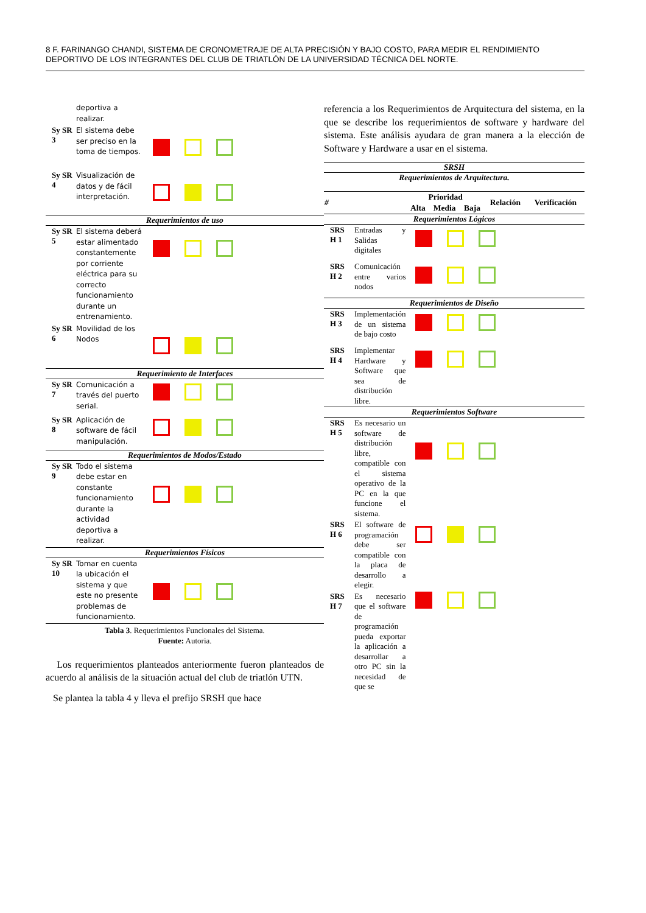8 F. FARINANGO CHANDI, SISTEMA DE CRONOMETRAJE DE ALTA PRECISIÓN Y BAJO COSTO, PARA MEDIR EL RENDIMIENTO DEPORTIVO DE LOS INTEGRANTES DEL CLUB DE TRIATLÓN DE LA UNIVERSIDAD TÉCNICA DEL NORTE.
| | deportiva a realizar. | |
| Sy SR 3 | El sistema debe ser preciso en la toma de tiempos. | |
| Sy SR 4 | Visualización de datos y de fácil interpretación. | |
| Requerimientos de uso | | |
| Sy SR 5 | El sistema deberá estar alimentado constantemente por corriente eléctrica para su correcto funcionamiento durante un entrenamiento. | |
| Sy SR 6 | Movilidad de los Nodos | |
| Requerimiento de Interfaces | | |
| Sy SR 7 | Comunicación a través del puerto serial. | |
| Sy SR 8 | Aplicación de software de fácil manipulación. | |
| Requerimientos de Modos/Estado | | |
| Sy SR 9 | Todo el sistema debe estar en constante funcionamiento durante la actividad deportiva a realizar. | |
| Requerimientos Físicos | | |
| Sy SR 10 | Tomar en cuenta la ubicación el sistema y que este no presente problemas de funcionamiento. | |
Tabla 3. Requerimientos Funcionales del Sistema.
Fuente: Autoria.
Los requerimientos planteados anteriormente fueron planteados de acuerdo al análisis de la situación actual del club de triatlón UTN.
Se plantea la tabla 4 y lleva el prefijo SRSH que hace
referencia a los Requerimientos de Arquitectura del sistema, en la que se describe los requerimientos de software y hardware del sistema. Este análisis ayudara de gran manera a la elección de Software y Hardware a usar en el sistema.
| SRSH | | | | | | |
| Requerimientos de Arquitectura. | | | | | | |
| # | | Prioridad | | | Relación | Verificación |
| | | Alta | Media | Baja | | |
| Requerimientos Lógicos | | | | | | |
| SRS H 1 | Entradas y Salidas digitales | | | | | |
| SRS H 2 | Comunicación entre varios nodos | | | | | |
| Requerimientos de Diseño | | | | | | |
| SRS H 3 | Implementación de un sistema de bajo costo | | | | | |
| SRS H 4 | Implementar Hardware y Software que sea de distribución libre. | | | | | |
| Requerimientos Software | | | | | | |
| SRS H 5 | Es necesario un software de distribución libre, compatible con el sistema operativo de la PC en la que funcione el sistema. | | | | | |
| SRS H 6 | El software de programación debe ser compatible con la placa de desarrollo a elegir. | | | | | |
| SRS H 7 | Es necesario que el software de programación pueda exportar la aplicación a desarrollar a otro PC sin la necesidad de que se | | | | | |